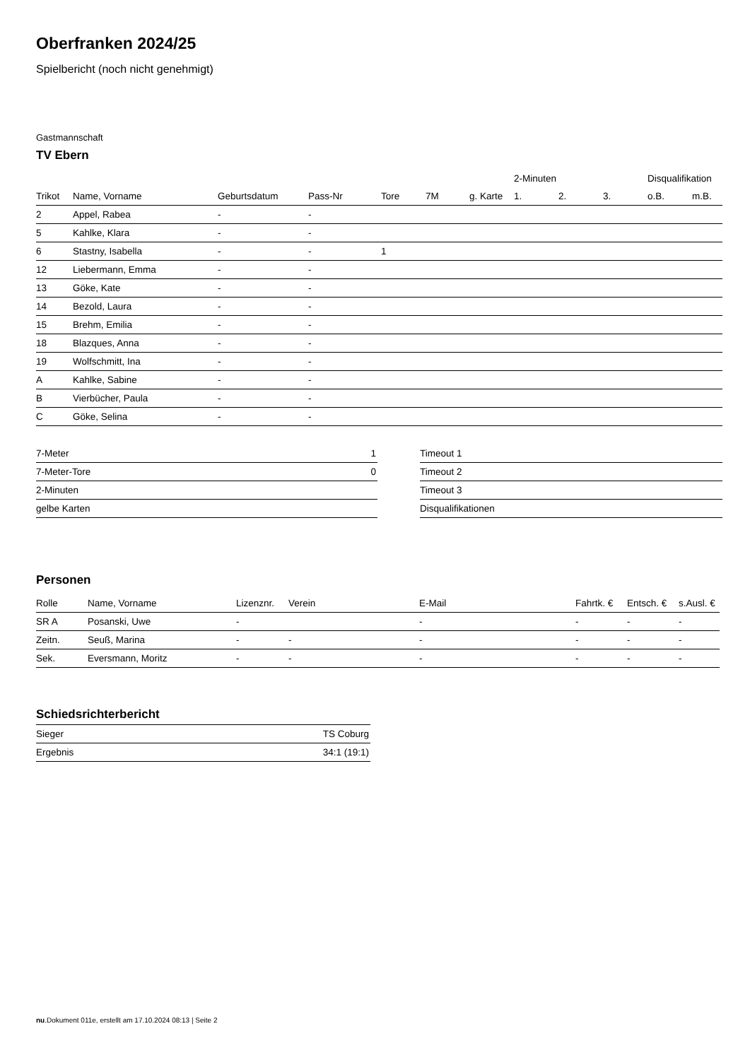Oberfranken 2024/25
Spielbericht (noch nicht genehmigt)
Gastmannschaft
TV Ebern
| | | | | | | | 2-Minuten | | | Disqualifikation | |
| --- | --- | --- | --- | --- | --- | --- | --- | --- | --- | --- | --- |
| Trikot | Name, Vorname | Geburtsdatum | Pass-Nr | Tore | 7M | g. Karte | 1. | 2. | 3. | o.B. | m.B. |
| 2 | Appel, Rabea | - | - | | | | | | | | |
| 5 | Kahlke, Klara | - | - | | | | | | | | |
| 6 | Stastny, Isabella | - | - | 1 | | | | | | | |
| 12 | Liebermann, Emma | - | - | | | | | | | | |
| 13 | Göke, Kate | - | - | | | | | | | | |
| 14 | Bezold, Laura | - | - | | | | | | | | |
| 15 | Brehm, Emilia | - | - | | | | | | | | |
| 18 | Blazques, Anna | - | - | | | | | | | | |
| 19 | Wolfschmitt, Ina | - | - | | | | | | | | |
| A | Kahlke, Sabine | - | - | | | | | | | | |
| B | Vierbücher, Paula | - | - | | | | | | | | |
| C | Göke, Selina | - | - | | | | | | | | |
| 7-Meter | 1 |
| 7-Meter-Tore | 0 |
| 2-Minuten | |
| gelbe Karten | |
| Timeout 1 |
| Timeout 2 |
| Timeout 3 |
| Disqualifikationen |
Personen
| Rolle | Name, Vorname | Lizenznr. | Verein | E-Mail | Fahrtk. € | Entsch. € | s.Ausl. € |
| --- | --- | --- | --- | --- | --- | --- | --- |
| SR A | Posanski, Uwe | - | | - | - | - | - |
| Zeitn. | Seuß, Marina | - | - | - | - | - | - |
| Sek. | Eversmann, Moritz | - | - | - | - | - | - |
Schiedsrichterbericht
| Sieger | TS Coburg |
| Ergebnis | 34:1 (19:1) |
nu.Dokument 011e, erstellt am 17.10.2024 08:13 | Seite 2